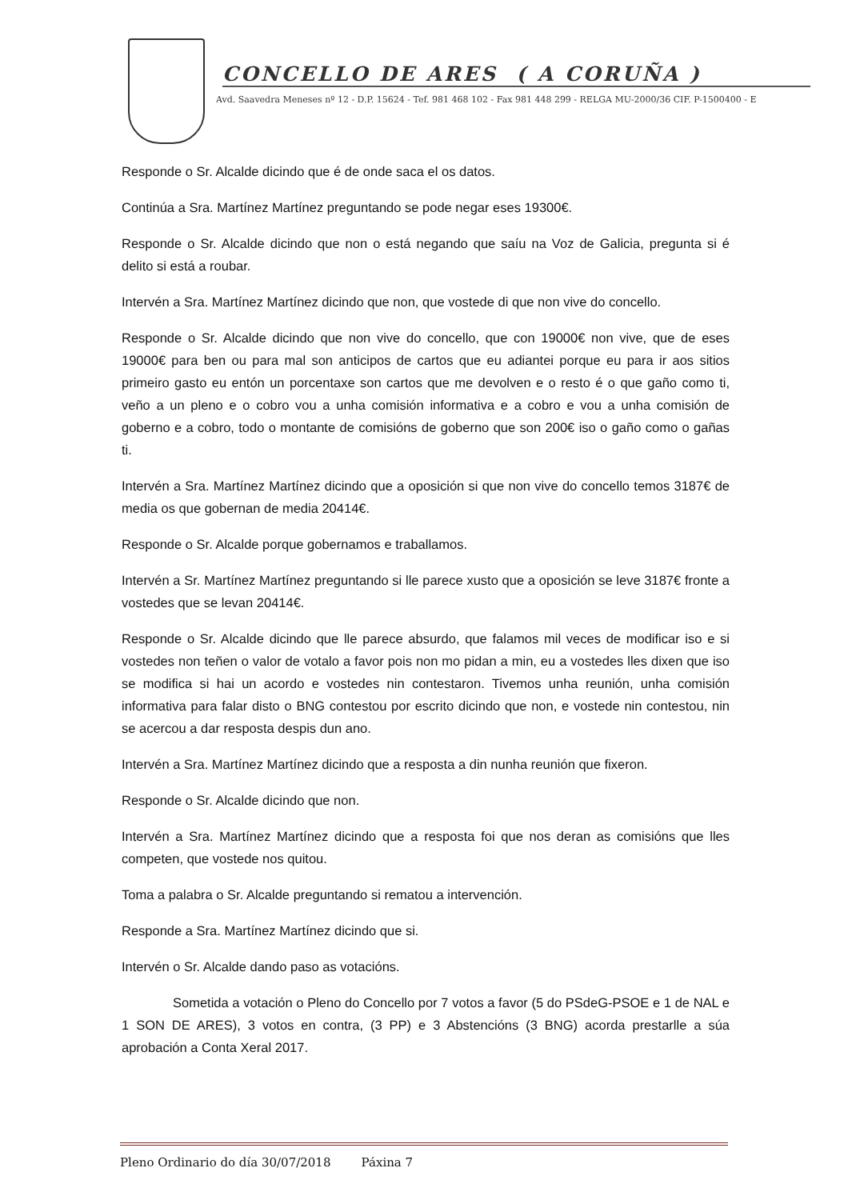CONCELLO DE ARES ( A CORUÑA )
Avd. Saavedra Meneses nº 12 - D.P. 15624 - Tef. 981 468 102 - Fax 981 448 299 - RELGA MU-2000/36 CIF. P-1500400 - E
Responde o Sr. Alcalde dicindo que é de onde saca el os datos.
Continúa a Sra. Martínez Martínez preguntando se pode negar eses 19300€.
Responde o Sr. Alcalde dicindo que non o está negando que saíu na Voz de Galicia, pregunta si é delito si está a roubar.
Intervén a Sra. Martínez Martínez dicindo que non, que vostede di que non vive do concello.
Responde o Sr. Alcalde dicindo que non vive do concello, que con 19000€ non vive, que de eses 19000€ para ben ou para mal son anticipos de cartos que eu adiantei porque eu para ir aos sitios primeiro gasto eu entón un porcentaxe son cartos que me devolven e o resto é o que gaño como ti, veño a un pleno e o cobro vou a unha comisión informativa e a cobro e vou a unha comisión de goberno e a cobro, todo o montante de comisións de goberno que son 200€ iso o gaño como o gañas ti.
Intervén a Sra. Martínez Martínez dicindo que a oposición si que non vive do concello temos 3187€ de media os que gobernan de media 20414€.
Responde o Sr. Alcalde porque gobernamos e traballamos.
Intervén a Sr. Martínez Martínez preguntando si lle parece xusto que a oposición se leve 3187€ fronte a vostedes que se levan 20414€.
Responde o Sr. Alcalde dicindo que lle parece absurdo, que falamos mil veces de modificar iso e si vostedes non teñen o valor de votalo a favor pois non mo pidan a min, eu a vostedes lles dixen que iso se modifica si hai un acordo e vostedes nin contestaron. Tivemos unha reunión, unha comisión informativa para falar disto o BNG contestou por escrito dicindo que non, e vostede nin contestou, nin se acercou a dar resposta despis dun ano.
Intervén a Sra. Martínez Martínez dicindo que a resposta a din nunha reunión que fixeron.
Responde o Sr. Alcalde dicindo que non.
Intervén a Sra. Martínez Martínez dicindo que a resposta foi que nos deran as comisións que lles competen, que vostede nos quitou.
Toma a palabra o Sr. Alcalde preguntando si rematou a intervención.
Responde a Sra. Martínez Martínez dicindo que si.
Intervén o Sr. Alcalde dando paso as votacións.
Sometida a votación o Pleno do Concello por 7 votos a favor (5 do PSdeG-PSOE e 1 de NAL e 1 SON DE ARES), 3 votos en contra, (3 PP) e 3 Abstencións (3 BNG) acorda prestarlle a súa aprobación a Conta Xeral 2017.
Pleno Ordinario do día 30/07/2018 Páxina 7